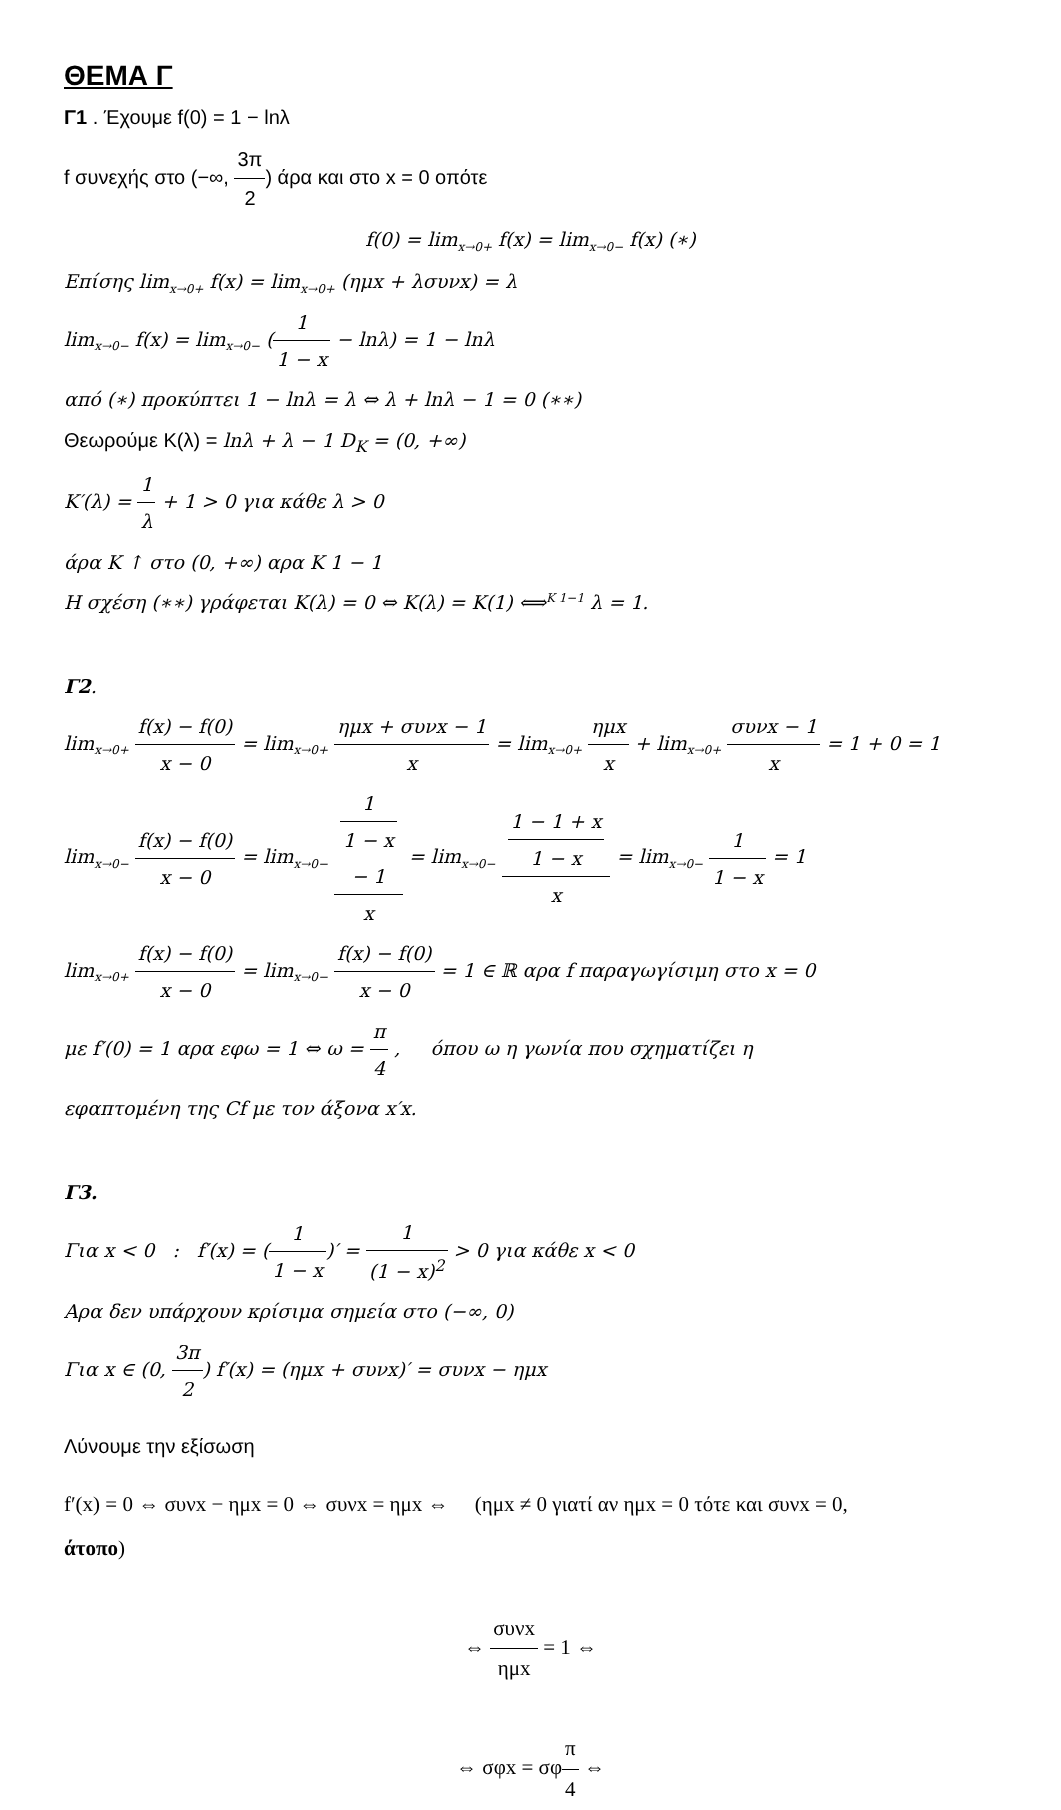ΘΕΜΑ Γ
Γ1 . Έχουμε f(0) = 1 − lnλ
f συνεχής στο (−∞, 3π 2) άρα και στο x = 0 οπότε
f(0) = lim<sub>x→0+</sub> f(x) = lim<sub>x→0−</sub> f(x) (∗)
Επίσης lim<sub>x→0+</sub> f(x) = lim<sub>x→0+</sub> (ημx + λσυνx) = λ
lim<sub>x→0−</sub> f(x) = lim<sub>x→0−</sub> (1 1 − x − lnλ) = 1 − lnλ
από (∗) προκύπτει 1 − lnλ = λ ⇔ λ + lnλ − 1 = 0 (∗∗)
Θεωρούμε K(λ) = lnλ + λ − 1 D<sub>K</sub> = (0, +∞)
K′(λ) = 1 λ + 1 > 0 για κάθε λ > 0
άρα K ↑ στο (0, +∞) αρα K 1 − 1
Η σχέση (∗∗) γράφεται K(λ) = 0 ⇔ K(λ) = K(1) ⟺<sup>K 1−1</sup> λ = 1.
Γ2.
lim<sub>x→0+</sub> f(x) − f(0) x − 0 = lim<sub>x→0+</sub> ημx + συνx − 1 x = lim<sub>x→0+</sub> ημx x + lim<sub>x→0+</sub> συνx − 1 x = 1 + 0 = 1
lim<sub>x→0−</sub> f(x) − f(0) x − 0 = lim<sub>x→0−</sub> 1
1 − x
− 1 x = lim<sub>x→0−</sub> 1 − 1 + x
1 − x x = lim<sub>x→0−</sub> 1 1 − x = 1
lim<sub>x→0+</sub> f(x) − f(0) x − 0 = lim<sub>x→0−</sub> f(x) − f(0) x − 0 = 1 ∈ ℝ αρα f παραγωγίσιμη στο x = 0
με f′(0) = 1 αρα εφω = 1 ⇔ ω = π 4 , όπου ω η γωνία που σχηματίζει η
εφαπτομένη της Cf με τον άξονα x′x.
Γ3.
Για x < 0 : f′(x) = (1 1 − x)′ = 1 (1 − x)<sup>2</sup> > 0 για κάθε x < 0
Αρα δεν υπάρχουν κρίσιμα σημεία στο (−∞, 0)
Για x ∈ (0, 3π 2) f′(x) = (ημx + συνx)′ = συνx − ημx
Λύνουμε την εξίσωση
f′(x) = 0 ⇔ συνx − ημx = 0 ⇔ συνx = ημx ⇔ (ημx ≠ 0 γιατί αν ημx = 0 τότε και συνx = 0,
άτοπο)
⇔ συνx ημx = 1 ⇔
⇔ σφx = σφπ 4 ⇔